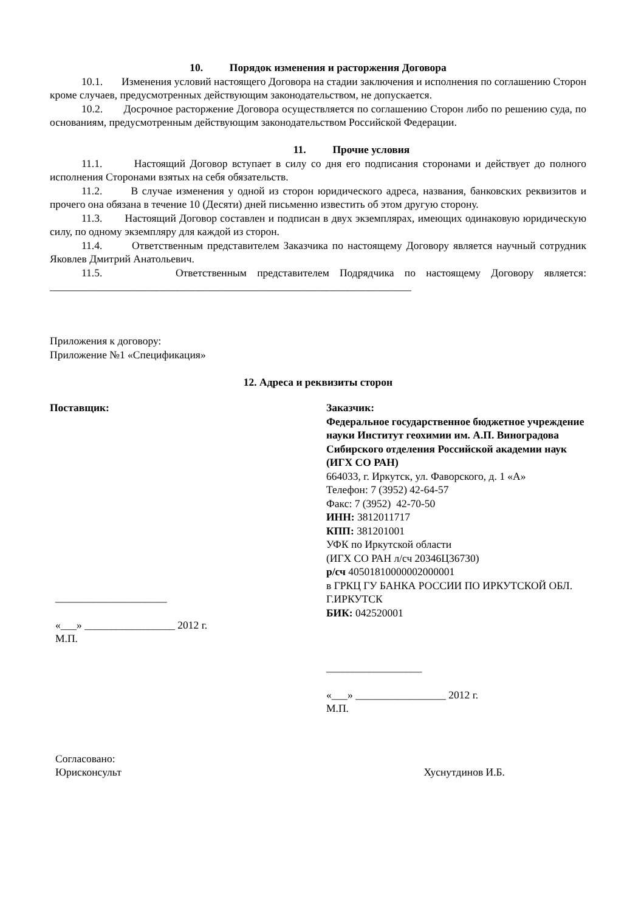10. Порядок изменения и расторжения Договора
10.1. Изменения условий настоящего Договора на стадии заключения и исполнения по соглашению Сторон кроме случаев, предусмотренных действующим законодательством, не допускается.
10.2. Досрочное расторжение Договора осуществляется по соглашению Сторон либо по решению суда, по основаниям, предусмотренным действующим законодательством Российской Федерации.
11. Прочие условия
11.1. Настоящий Договор вступает в силу со дня его подписания сторонами и действует до полного исполнения Сторонами взятых на себя обязательств.
11.2. В случае изменения у одной из сторон юридического адреса, названия, банковских реквизитов и прочего она обязана в течение 10 (Десяти) дней письменно известить об этом другую сторону.
11.3. Настоящий Договор составлен и подписан в двух экземплярах, имеющих одинаковую юридическую силу, по одному экземпляру для каждой из сторон.
11.4. Ответственным представителем Заказчика по настоящему Договору является научный сотрудник Яковлев Дмитрий Анатольевич.
11.5. Ответственным представителем Подрядчика по настоящему Договору является: ____________________________________________________________________
Приложения к договору:
Приложение №1 «Спецификация»
12. Адреса и реквизиты сторон
Поставщик:
_____________________
«___» _________________ 2012 г.
М.П.
Заказчик:
Федеральное государственное бюджетное учреждение науки Институт геохимии им. А.П. Виноградова Сибирского отделения Российской академии наук (ИГХ СО РАН)
664033, г. Иркутск, ул. Фаворского, д. 1 «А»
Телефон: 7 (3952) 42-64-57
Факс: 7 (3952) 42-70-50
ИНН: 3812011717
КПП: 381201001
УФК по Иркутской области
(ИГХ СО РАН л/сч 20346Ц36730)
р/сч 40501810000002000001
в ГРКЦ ГУ БАНКА РОССИИ ПО ИРКУТСКОЙ ОБЛ. Г.ИРКУТСК
БИК: 042520001
__________________
«___» _________________ 2012 г.
М.П.
Согласовано:
Юрисконсульт
Хуснутдинов И.Б.